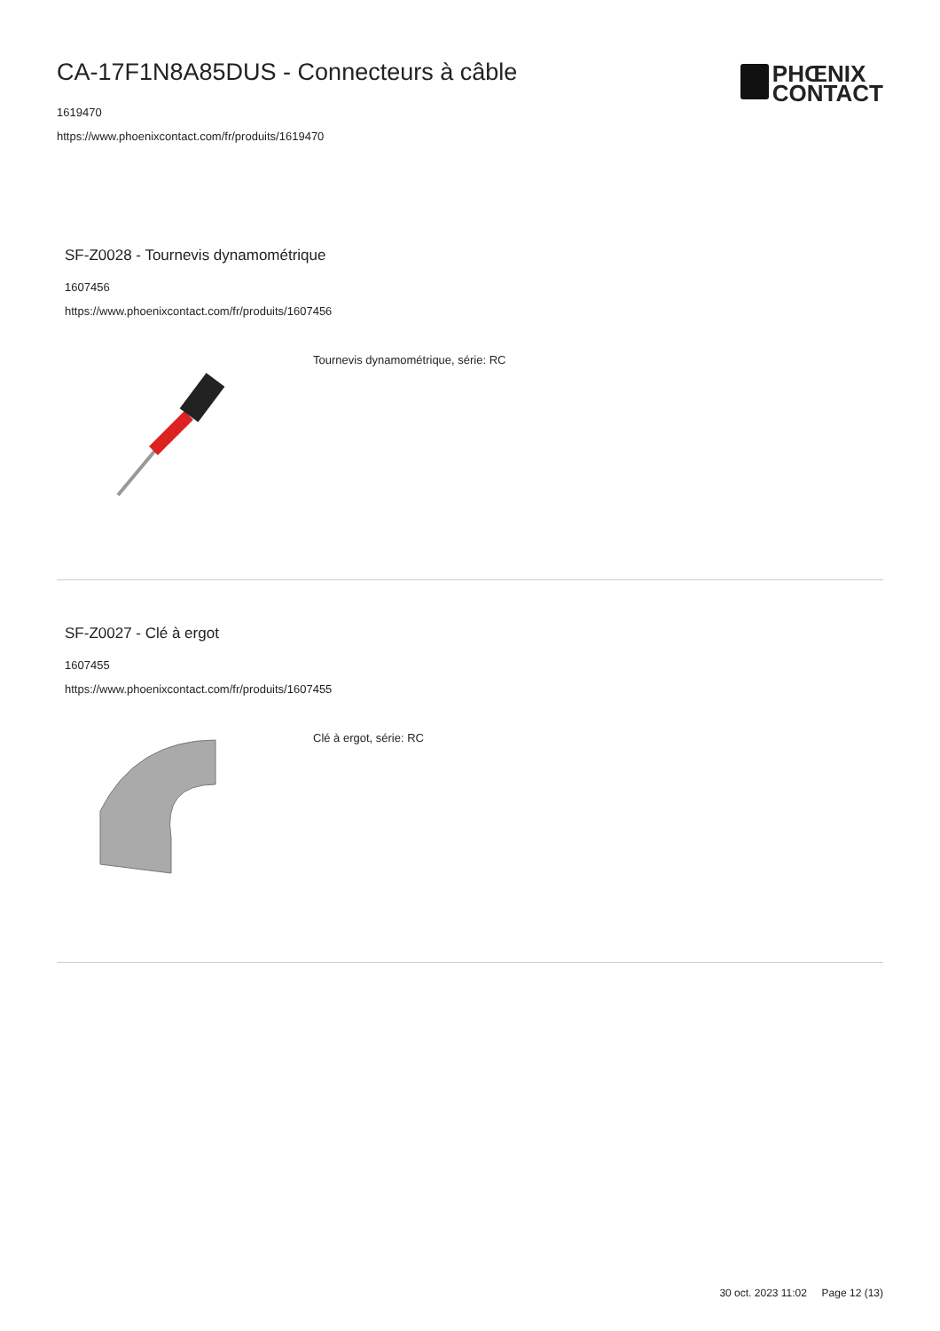CA-17F1N8A85DUS - Connecteurs à câble
1619470
https://www.phoenixcontact.com/fr/produits/1619470
PHŒNIX
CONTACT
SF-Z0028 - Tournevis dynamométrique
1607456
https://www.phoenixcontact.com/fr/produits/1607456
Tournevis dynamométrique, série: RC
SF-Z0027 - Clé à ergot
1607455
https://www.phoenixcontact.com/fr/produits/1607455
Clé à ergot, série: RC
30 oct. 2023 11:02 Page 12 (13)